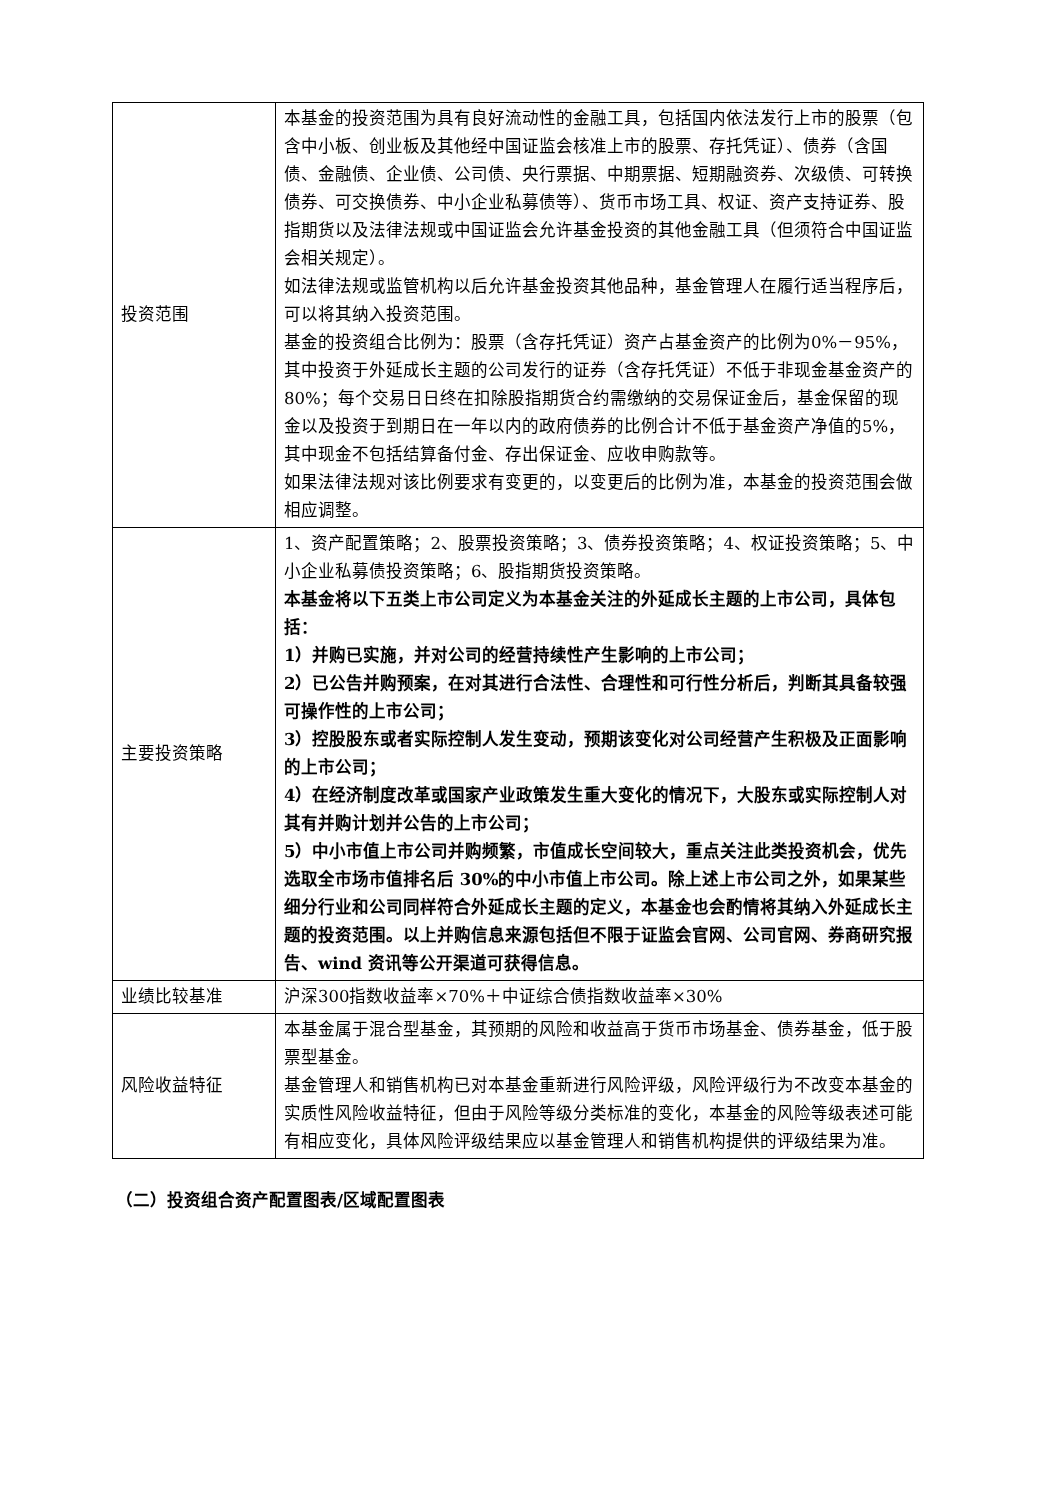| 投资范围 | 本基金的投资范围为具有良好流动性的金融工具，包括国内依法发行上市的股票（包含中小板、创业板及其他经中国证监会核准上市的股票、存托凭证）、债券（含国债、金融债、企业债、公司债、央行票据、中期票据、短期融资券、次级债、可转换债券、可交换债券、中小企业私募债等）、货币市场工具、权证、资产支持证券、股指期货以及法律法规或中国证监会允许基金投资的其他金融工具（但须符合中国证监会相关规定）。 如法律法规或监管机构以后允许基金投资其他品种，基金管理人在履行适当程序后，可以将其纳入投资范围。 基金的投资组合比例为：股票（含存托凭证）资产占基金资产的比例为0%－95%，其中投资于外延成长主题的公司发行的证券（含存托凭证）不低于非现金基金资产的80%；每个交易日日终在扣除股指期货合约需缴纳的交易保证金后，基金保留的现金以及投资于到期日在一年以内的政府债券的比例合计不低于基金资产净值的5%，其中现金不包括结算备付金、存出保证金、应收申购款等。 如果法律法规对该比例要求有变更的，以变更后的比例为准，本基金的投资范围会做相应调整。 |
| 主要投资策略 | 1、资产配置策略；2、股票投资策略；3、债券投资策略；4、权证投资策略；5、中小企业私募债投资策略；6、股指期货投资策略。 本基金将以下五类上市公司定义为本基金关注的外延成长主题的上市公司，具体包括： 1）并购已实施，并对公司的经营持续性产生影响的上市公司； 2）已公告并购预案，在对其进行合法性、合理性和可行性分析后，判断其具备较强可操作性的上市公司； 3）控股股东或者实际控制人发生变动，预期该变化对公司经营产生积极及正面影响的上市公司； 4）在经济制度改革或国家产业政策发生重大变化的情况下，大股东或实际控制人对其有并购计划并公告的上市公司； 5）中小市值上市公司并购频繁，市值成长空间较大，重点关注此类投资机会，优先选取全市场市值排名后 30%的中小市值上市公司。除上述上市公司之外，如果某些细分行业和公司同样符合外延成长主题的定义，本基金也会酌情将其纳入外延成长主题的投资范围。以上并购信息来源包括但不限于证监会官网、公司官网、券商研究报告、wind 资讯等公开渠道可获得信息。 |
| 业绩比较基准 | 沪深300指数收益率×70%＋中证综合债指数收益率×30% |
| 风险收益特征 | 本基金属于混合型基金，其预期的风险和收益高于货币市场基金、债券基金，低于股票型基金。 基金管理人和销售机构已对本基金重新进行风险评级，风险评级行为不改变本基金的实质性风险收益特征，但由于风险等级分类标准的变化，本基金的风险等级表述可能有相应变化，具体风险评级结果应以基金管理人和销售机构提供的评级结果为准。 |
（二）投资组合资产配置图表/区域配置图表